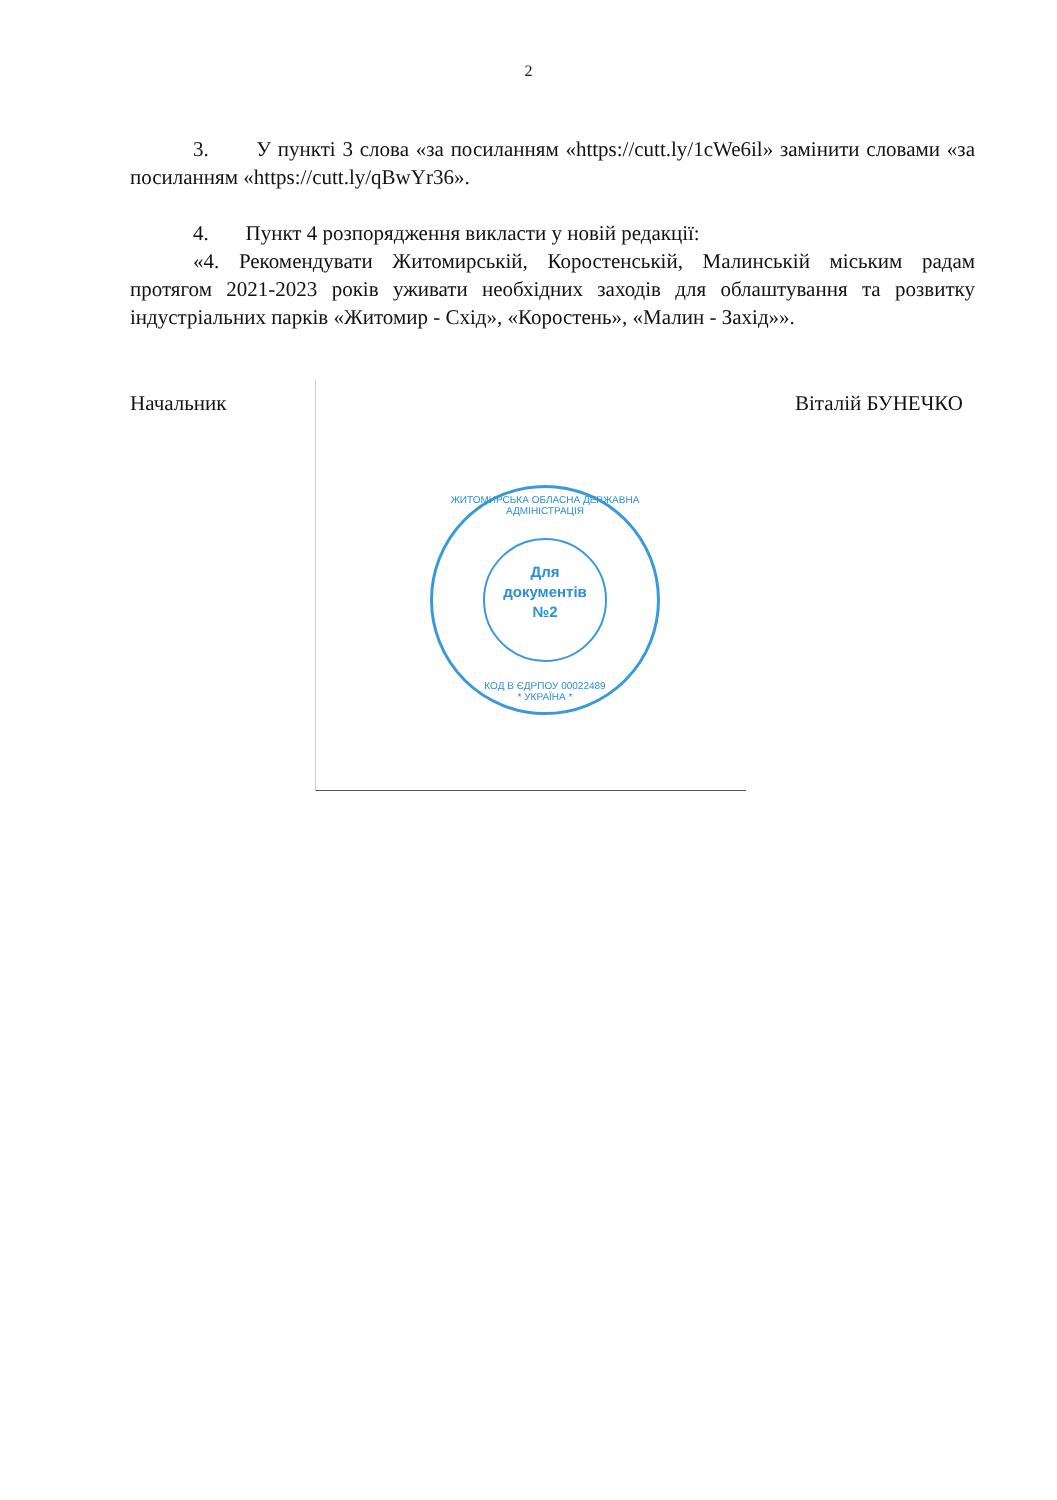2
3. У пункті 3 слова «за посиланням «https://cutt.ly/1cWe6il» замінити словами «за посиланням «https://cutt.ly/qBwYr36».
4. Пункт 4 розпорядження викласти у новій редакції:
«4. Рекомендувати Житомирській, Коростенській, Малинській міським радам протягом 2021-2023 років уживати необхідних заходів для облаштування та розвитку індустріальних парків «Житомир - Схід», «Коростень», «Малин - Захід»».
Начальник Віталій БУНЕЧКО
ЖИТОМИРСЬКА ОБЛАСНА ДЕРЖАВНА АДМІНІСТРАЦІЯ
Для
документів
№2
КОД В ЄДРПОУ 00022489
* УКРАЇНА *